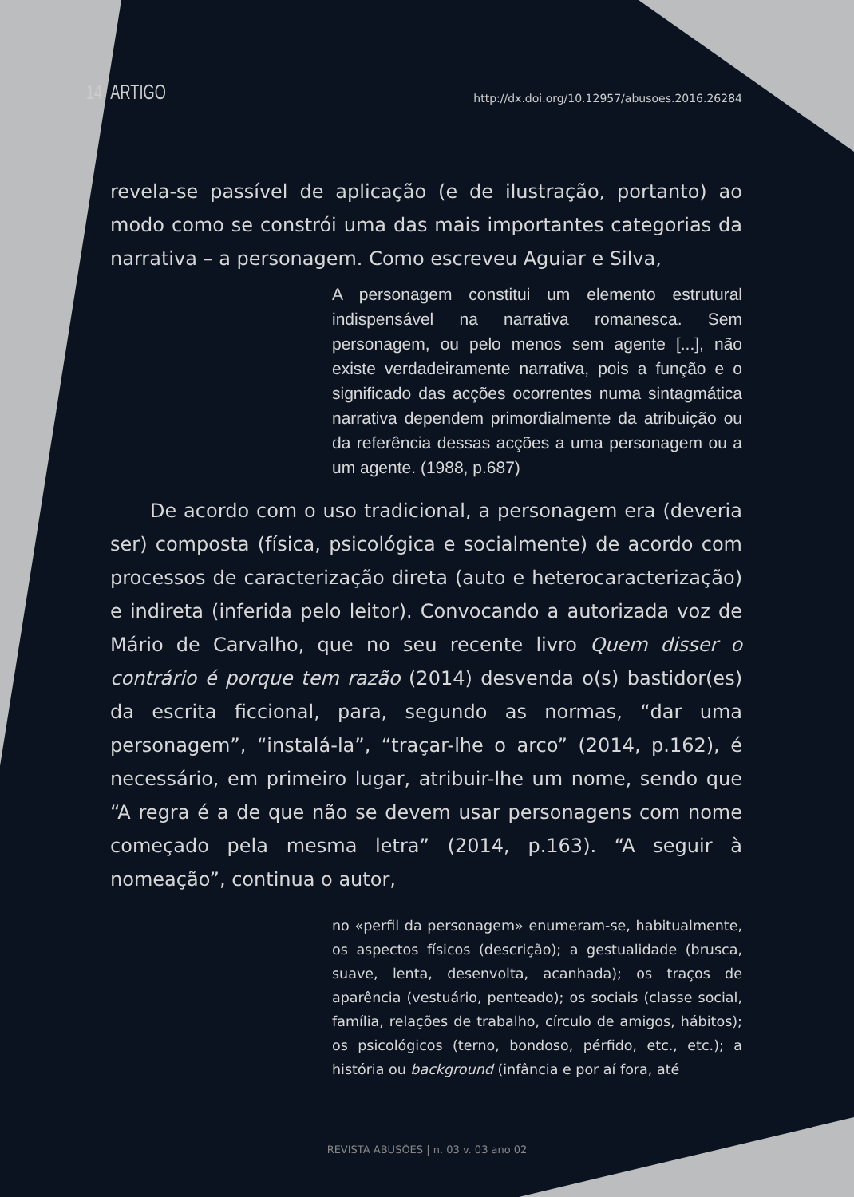14 ARTIGO http://dx.doi.org/10.12957/abusoes.2016.26284
revela-se passível de aplicação (e de ilustração, portanto) ao modo como se constrói uma das mais importantes categorias da narrativa – a personagem. Como escreveu Aguiar e Silva,
A personagem constitui um elemento estrutural indispensável na narrativa romanesca. Sem personagem, ou pelo menos sem agente [...], não existe verdadeiramente narrativa, pois a função e o significado das acções ocorrentes numa sintagmática narrativa dependem primordialmente da atribuição ou da referência dessas acções a uma personagem ou a um agente. (1988, p.687)
De acordo com o uso tradicional, a personagem era (deveria ser) composta (física, psicológica e socialmente) de acordo com processos de caracterização direta (auto e heterocaracterização) e indireta (inferida pelo leitor). Convocando a autorizada voz de Mário de Carvalho, que no seu recente livro Quem disser o contrário é porque tem razão (2014) desvenda o(s) bastidor(es) da escrita ficcional, para, segundo as normas, “dar uma personagem”, “instalá-la”, “traçar-lhe o arco” (2014, p.162), é necessário, em primeiro lugar, atribuir-lhe um nome, sendo que “A regra é a de que não se devem usar personagens com nome começado pela mesma letra” (2014, p.163). “A seguir à nomeação”, continua o autor,
no «perfil da personagem» enumeram-se, habitualmente, os aspectos físicos (descrição); a gestualidade (brusca, suave, lenta, desenvolta, acanhada); os traços de aparência (vestuário, penteado); os sociais (classe social, família, relações de trabalho, círculo de amigos, hábitos); os psicológicos (terno, bondoso, pérfido, etc., etc.); a história ou background (infância e por aí fora, até
REVISTA ABUSÕES | n. 03 v. 03 ano 02